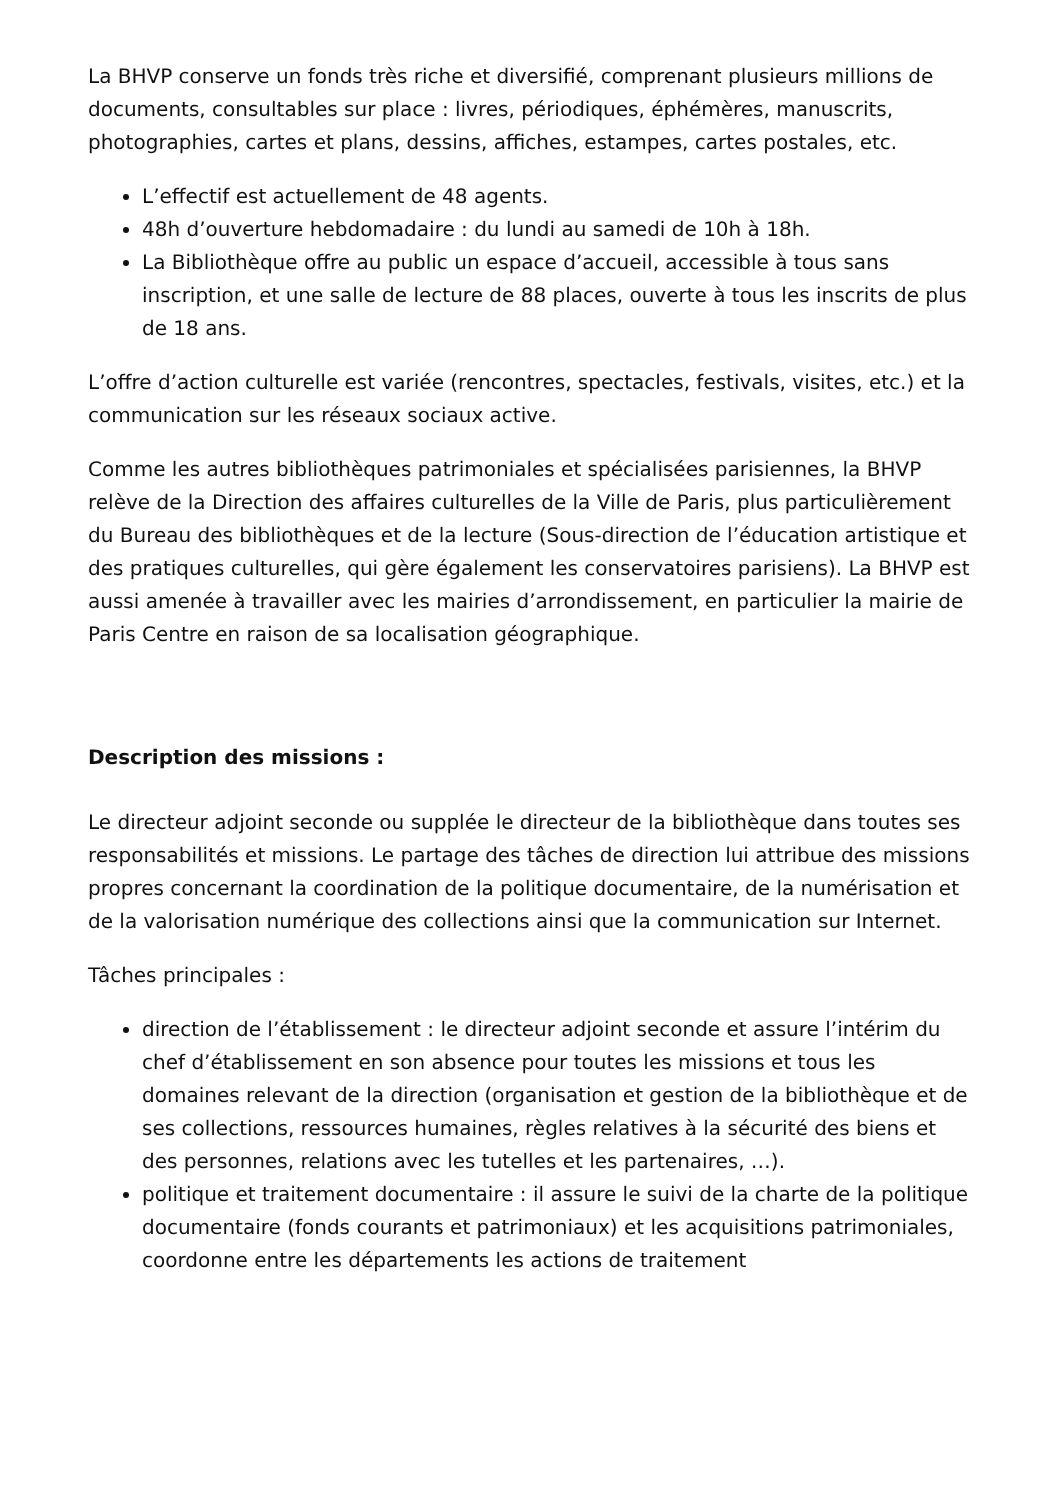La BHVP conserve un fonds très riche et diversifié, comprenant plusieurs millions de documents, consultables sur place : livres, périodiques, éphémères, manuscrits, photographies, cartes et plans, dessins, affiches, estampes, cartes postales, etc.
L’effectif est actuellement de 48 agents.
48h d’ouverture hebdomadaire : du lundi au samedi de 10h à 18h.
La Bibliothèque offre au public un espace d’accueil, accessible à tous sans inscription, et une salle de lecture de 88 places, ouverte à tous les inscrits de plus de 18 ans.
L’offre d’action culturelle est variée (rencontres, spectacles, festivals, visites, etc.) et la communication sur les réseaux sociaux active.
Comme les autres bibliothèques patrimoniales et spécialisées parisiennes, la BHVP relève de la Direction des affaires culturelles de la Ville de Paris, plus particulièrement du Bureau des bibliothèques et de la lecture (Sous-direction de l’éducation artistique et des pratiques culturelles, qui gère également les conservatoires parisiens). La BHVP est aussi amenée à travailler avec les mairies d’arrondissement, en particulier la mairie de Paris Centre en raison de sa localisation géographique.
Description des missions :
Le directeur adjoint seconde ou supplée le directeur de la bibliothèque dans toutes ses responsabilités et missions. Le partage des tâches de direction lui attribue des missions propres concernant la coordination de la politique documentaire, de la numérisation et de la valorisation numérique des collections ainsi que la communication sur Internet.
Tâches principales :
direction de l’établissement : le directeur adjoint seconde et assure l’intérim du chef d’établissement en son absence pour toutes les missions et tous les domaines relevant de la direction (organisation et gestion de la bibliothèque et de ses collections, ressources humaines, règles relatives à la sécurité des biens et des personnes, relations avec les tutelles et les partenaires, …).
politique et traitement documentaire : il assure le suivi de la charte de la politique documentaire (fonds courants et patrimoniaux) et les acquisitions patrimoniales, coordonne entre les départements les actions de traitement